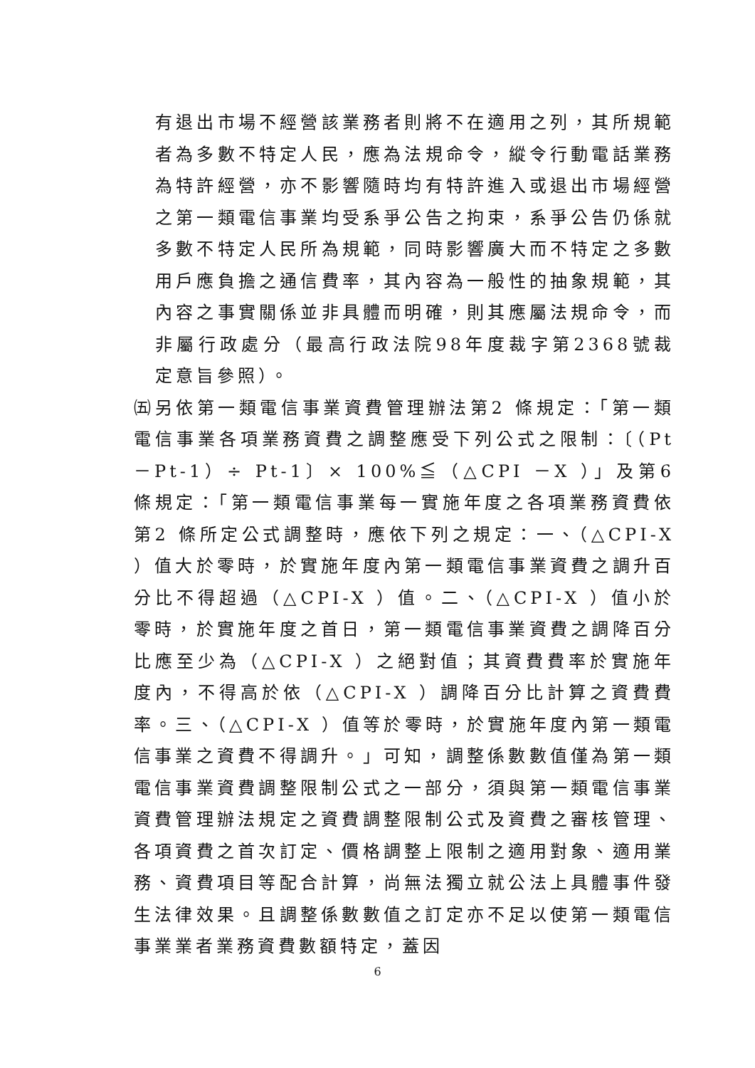有退出市場不經營該業務者則將不在適用之列，其所規範者為多數不特定人民，應為法規命令，縱令行動電話業務為特許經營，亦不影響隨時均有特許進入或退出市場經營之第一類電信事業均受系爭公告之拘束，系爭公告仍係就多數不特定人民所為規範，同時影響廣大而不特定之多數用戶應負擔之通信費率，其內容為一般性的抽象規範，其內容之事實關係並非具體而明確，則其應屬法規命令，而非屬行政處分（最高行政法院98年度裁字第2368號裁定意旨參照）。
㈤另依第一類電信事業資費管理辦法第2 條規定：「第一類電信事業各項業務資費之調整應受下列公式之限制：〔（Pt－Pt-1）÷ Pt-1〕× 100%≦（△CPI －X ）」及第6 條規定：「第一類電信事業每一實施年度之各項業務資費依第2 條所定公式調整時，應依下列之規定：一、（△CPI-X ）值大於零時，於實施年度內第一類電信事業資費之調升百分比不得超過（△CPI-X ）值。二、（△CPI-X ）值小於零時，於實施年度之首日，第一類電信事業資費之調降百分比應至少為（△CPI-X ）之絕對值；其資費費率於實施年度內，不得高於依（△CPI-X ）調降百分比計算之資費費率。三、（△CPI-X ）值等於零時，於實施年度內第一類電信事業之資費不得調升。」可知，調整係數數值僅為第一類電信事業資費調整限制公式之一部分，須與第一類電信事業資費管理辦法規定之資費調整限制公式及資費之審核管理、各項資費之首次訂定、價格調整上限制之適用對象、適用業務、資費項目等配合計算，尚無法獨立就公法上具體事件發生法律效果。且調整係數數值之訂定亦不足以使第一類電信事業業者業務資費數額特定，蓋因
6